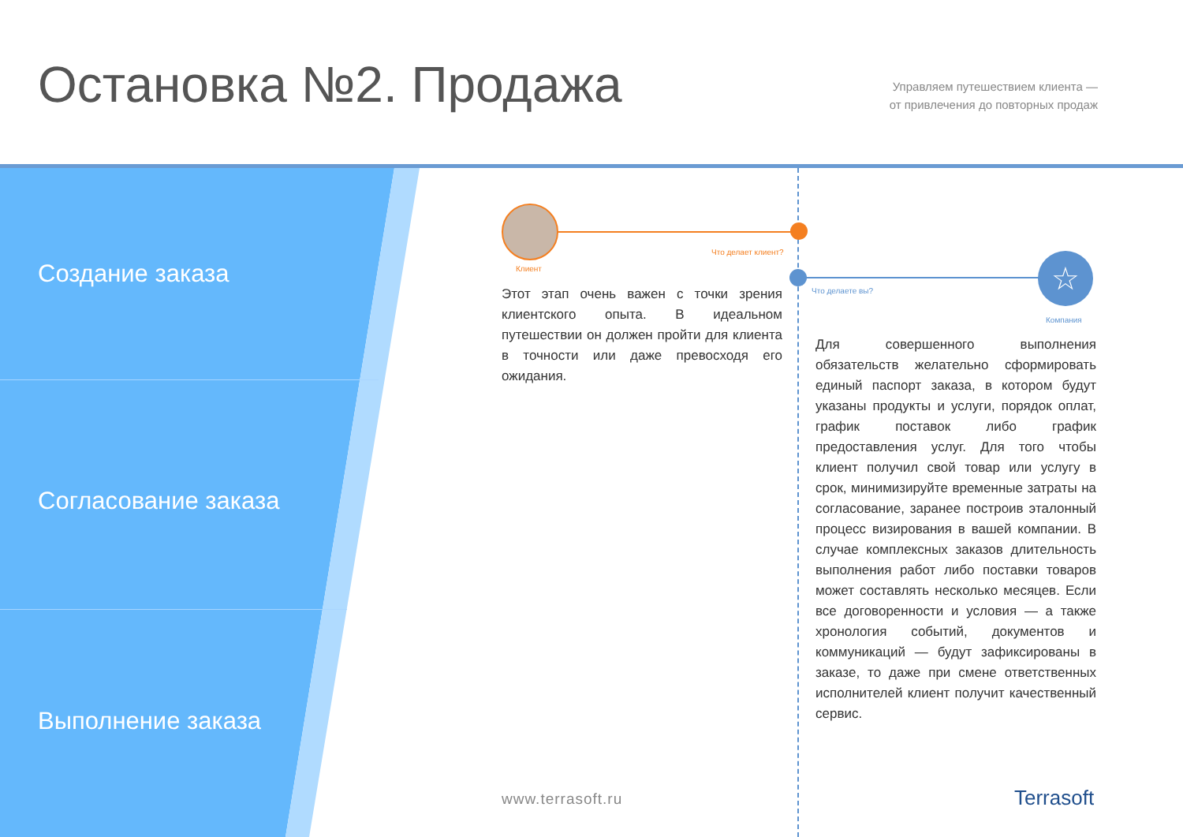Остановка №2. Продажа
Управляем путешествием клиента —
от привлечения до повторных продаж
Создание заказа
Согласование заказа
Выполнение заказа
Что делает клиент?
Клиент ☆
Что делаете вы?
Компания
Этот этап очень важен с точки зрения клиентского опыта. В идеальном путешествии он должен пройти для клиента в точности или даже превосходя его ожидания.
Для совершенного выполнения обязательств желательно сформировать единый паспорт заказа, в котором будут указаны продукты и услуги, порядок оплат, график поставок либо график предоставления услуг. Для того чтобы клиент получил свой товар или услугу в срок, минимизируйте временные затраты на согласование, заранее построив эталонный процесс визирования в вашей компании. В случае комплексных заказов длительность выполнения работ либо поставки товаров может составлять несколько месяцев. Если все договоренности и условия — а также хронология событий, документов и коммуникаций — будут зафиксированы в заказе, то даже при смене ответственных исполнителей клиент получит качественный сервис.
www.terrasoft.ru Terrasoft